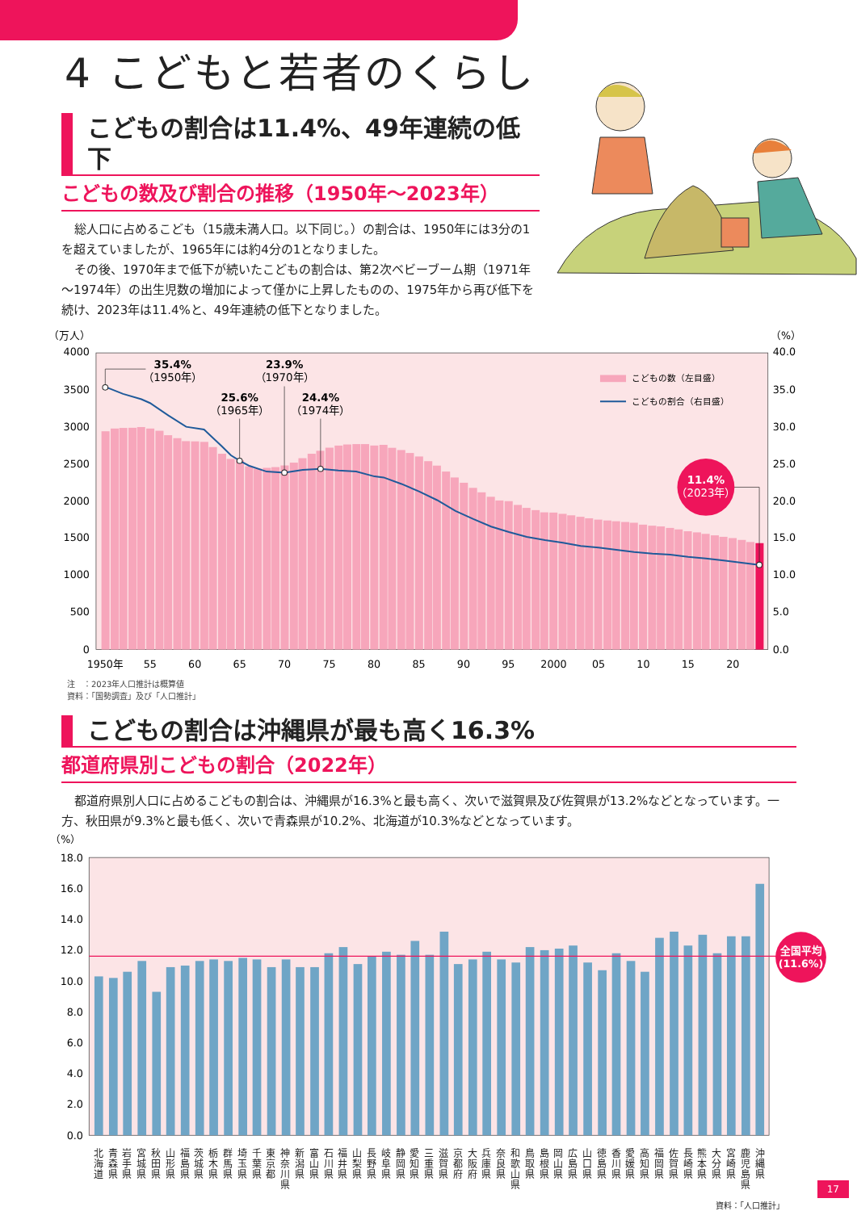4 こどもと若者のくらし
こどもの割合は11.4%、49年連続の低下
こどもの数及び割合の推移（1950年～2023年）
総人口に占めるこども（15歳未満人口。以下同じ。）の割合は、1950年には3分の1を超えていましたが、1965年には約4分の1となりました。
その後、1970年まで低下が続いたこどもの割合は、第2次ベビーブーム期（1971年～1974年）の出生児数の増加によって僅かに上昇したものの、1975年から再び低下を続け、2023年は11.4%と、49年連続の低下となりました。
35.4%
（1950年）
23.9%
（1970年）
25.6%
（1965年）
24.4%
（1974年）
11.4%
（2023年）
こどもの数（左目盛）
こどもの割合（右目盛）
（万人）
4000
3500
3000
2500
2000
1500
1000
500
0
（%）
40.0
35.0
30.0
25.0
20.0
15.0
10.0
5.0
0.0
1950年
55
60
65
70
75
80
85
90
95
2000
05
10
15
20
注　：2023年人口推計は概算値
資料：「国勢調査」及び「人口推計」
こどもの割合は沖縄県が最も高く16.3%
都道府県別こどもの割合（2022年）
都道府県別人口に占めるこどもの割合は、沖縄県が16.3%と最も高く、次いで滋賀県及び佐賀県が13.2%などとなっています。一方、秋田県が9.3%と最も低く、次いで青森県が10.2%、北海道が10.3%などとなっています。
全国平均
(11.6%)
（%）
18.0
16.0
14.0
12.0
10.0
8.0
6.0
4.0
2.0
0.0
北
海
道
青
森
県
岩
手
県
宮
城
県
秋
田
県
山
形
県
福
島
県
茨
城
県
栃
木
県
群
馬
県
埼
玉
県
千
葉
県
東
京
都
神
奈
川
県
新
潟
県
富
山
県
石
川
県
福
井
県
山
梨
県
長
野
県
岐
阜
県
静
岡
県
愛
知
県
三
重
県
滋
賀
県
京
都
府
大
阪
府
兵
庫
県
奈
良
県
和
歌
山
県
鳥
取
県
島
根
県
岡
山
県
広
島
県
山
口
県
徳
島
県
香
川
県
愛
媛
県
高
知
県
福
岡
県
佐
賀
県
長
崎
県
熊
本
県
大
分
県
宮
崎
県
鹿
児
島
県
沖
縄
県
資料：「人口推計」
17